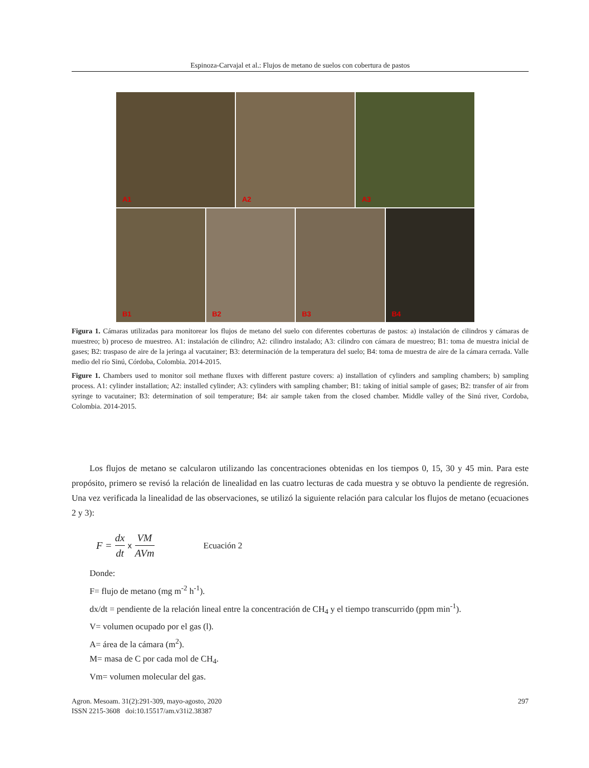Espinoza-Carvajal et al.: Flujos de metano de suelos con cobertura de pastos
A1
A2
A3
B1
B2
B3
B4
Figura 1. Cámaras utilizadas para monitorear los flujos de metano del suelo con diferentes coberturas de pastos: a) instalación de cilindros y cámaras de muestreo; b) proceso de muestreo. A1: instalación de cilindro; A2: cilindro instalado; A3: cilindro con cámara de muestreo; B1: toma de muestra inicial de gases; B2: traspaso de aire de la jeringa al vacutainer; B3: determinación de la temperatura del suelo; B4: toma de muestra de aire de la cámara cerrada. Valle medio del río Sinú, Córdoba, Colombia. 2014-2015.
Figure 1. Chambers used to monitor soil methane fluxes with different pasture covers: a) installation of cylinders and sampling chambers; b) sampling process. A1: cylinder installation; A2: installed cylinder; A3: cylinders with sampling chamber; B1: taking of initial sample of gases; B2: transfer of air from syringe to vacutainer; B3: determination of soil temperature; B4: air sample taken from the closed chamber. Middle valley of the Sinú river, Cordoba, Colombia. 2014-2015.
Los flujos de metano se calcularon utilizando las concentraciones obtenidas en los tiempos 0, 15, 30 y 45 min. Para este propósito, primero se revisó la relación de linealidad en las cuatro lecturas de cada muestra y se obtuvo la pendiente de regresión. Una vez verificada la linealidad de las observaciones, se utilizó la siguiente relación para calcular los flujos de metano (ecuaciones 2 y 3):
F = dx dt x VM AVm Ecuación 2
Donde:
F= flujo de metano (mg m<sup>-2</sup> h<sup>-1</sup>).
dx/dt = pendiente de la relación lineal entre la concentración de CH<sub>4</sub> y el tiempo transcurrido (ppm min<sup>-1</sup>).
V= volumen ocupado por el gas (l).
A= área de la cámara (m<sup>2</sup>).
M= masa de C por cada mol de CH<sub>4</sub>.
Vm= volumen molecular del gas.
Agron. Mesoam. 31(2):291-309, mayo-agosto, 2020 297
ISSN 2215-3608 doi:10.15517/am.v31i2.38387